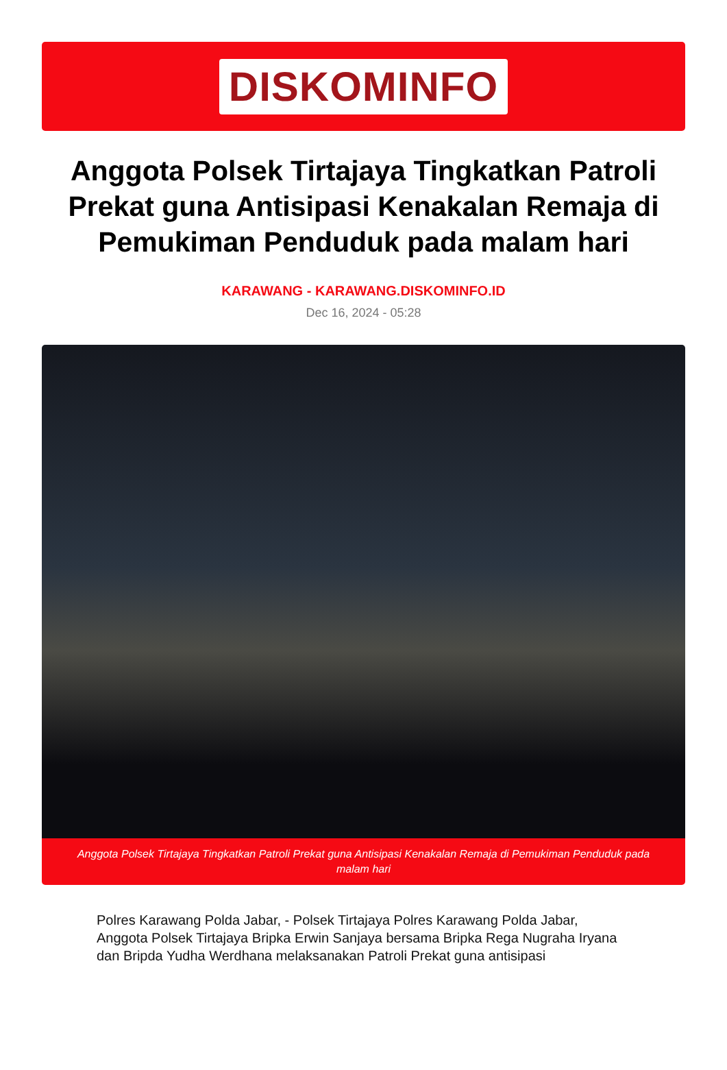DISKOMINFO
Anggota Polsek Tirtajaya Tingkatkan Patroli Prekat guna Antisipasi Kenakalan Remaja di Pemukiman Penduduk pada malam hari
KARAWANG - KARAWANG.DISKOMINFO.ID
Dec 16, 2024 - 05:28
Anggota Polsek Tirtajaya Tingkatkan Patroli Prekat guna Antisipasi Kenakalan Remaja di Pemukiman Penduduk pada malam hari
Polres Karawang Polda Jabar, - Polsek Tirtajaya Polres Karawang Polda Jabar, Anggota Polsek Tirtajaya Bripka Erwin Sanjaya bersama Bripka Rega Nugraha Iryana dan Bripda Yudha Werdhana melaksanakan Patroli Prekat guna antisipasi